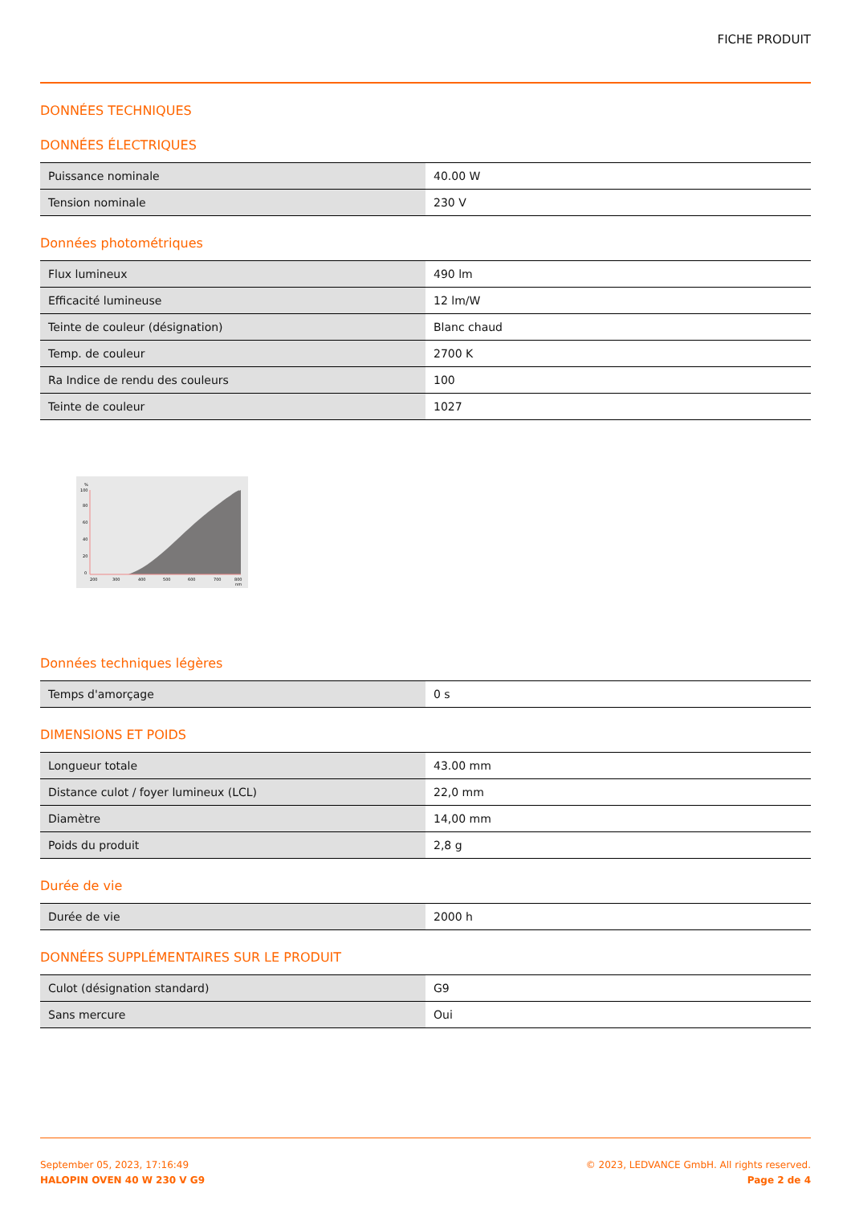FICHE PRODUIT
DONNÉES TECHNIQUES
DONNÉES ÉLECTRIQUES
| Puissance nominale | 40.00 W |
| Tension nominale | 230 V |
Données photométriques
| Flux lumineux | 490 lm |
| Efficacité lumineuse | 12 lm/W |
| Teinte de couleur (désignation) | Blanc chaud |
| Temp. de couleur | 2700 K |
| Ra Indice de rendu des couleurs | 100 |
| Teinte de couleur | 1027 |
%
100
80
60
40
20
0
200
300
400
500
600
700
800
nm
Données techniques légères
| Temps d'amorçage | 0 s |
DIMENSIONS ET POIDS
| Longueur totale | 43.00 mm |
| Distance culot / foyer lumineux (LCL) | 22,0 mm |
| Diamètre | 14,00 mm |
| Poids du produit | 2,8 g |
Durée de vie
| Durée de vie | 2000 h |
DONNÉES SUPPLÉMENTAIRES SUR LE PRODUIT
| Culot (désignation standard) | G9 |
| Sans mercure | Oui |
September 05, 2023, 17:16:49
HALOPIN OVEN 40 W 230 V G9
© 2023, LEDVANCE GmbH. All rights reserved.
Page 2 de 4